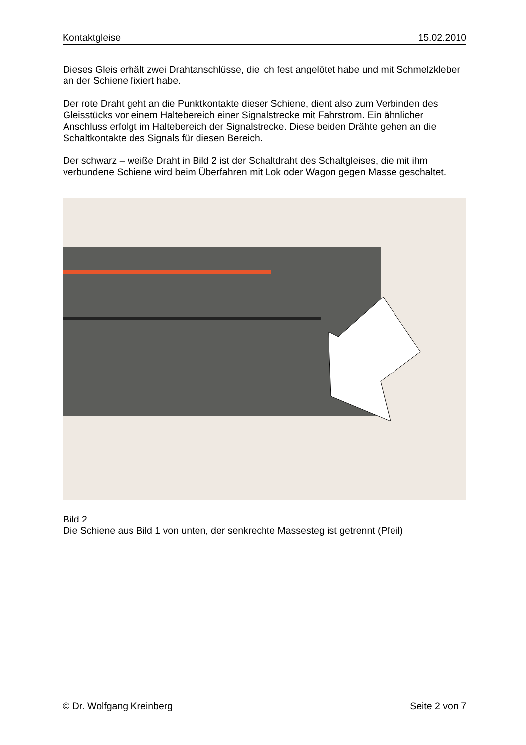Kontaktgleise 15.02.2010
Dieses Gleis erhält zwei Drahtanschlüsse, die ich fest angelötet habe und mit Schmelzkleber an der Schiene fixiert habe.
Der rote Draht geht an die Punktkontakte dieser Schiene, dient also zum Verbinden des Gleisstücks vor einem Haltebereich einer Signalstrecke mit Fahrstrom. Ein ähnlicher Anschluss erfolgt im Haltebereich der Signalstrecke. Diese beiden Drähte gehen an die Schaltkontakte des Signals für diesen Bereich.
Der schwarz – weiße Draht in Bild 2 ist der Schaltdraht des Schaltgleises, die mit ihm verbundene Schiene wird beim Überfahren mit Lok oder Wagon gegen Masse geschaltet.
Bild 2
Die Schiene aus Bild 1 von unten, der senkrechte Massesteg ist getrennt (Pfeil)
© Dr. Wolfgang Kreinberg Seite 2 von 7